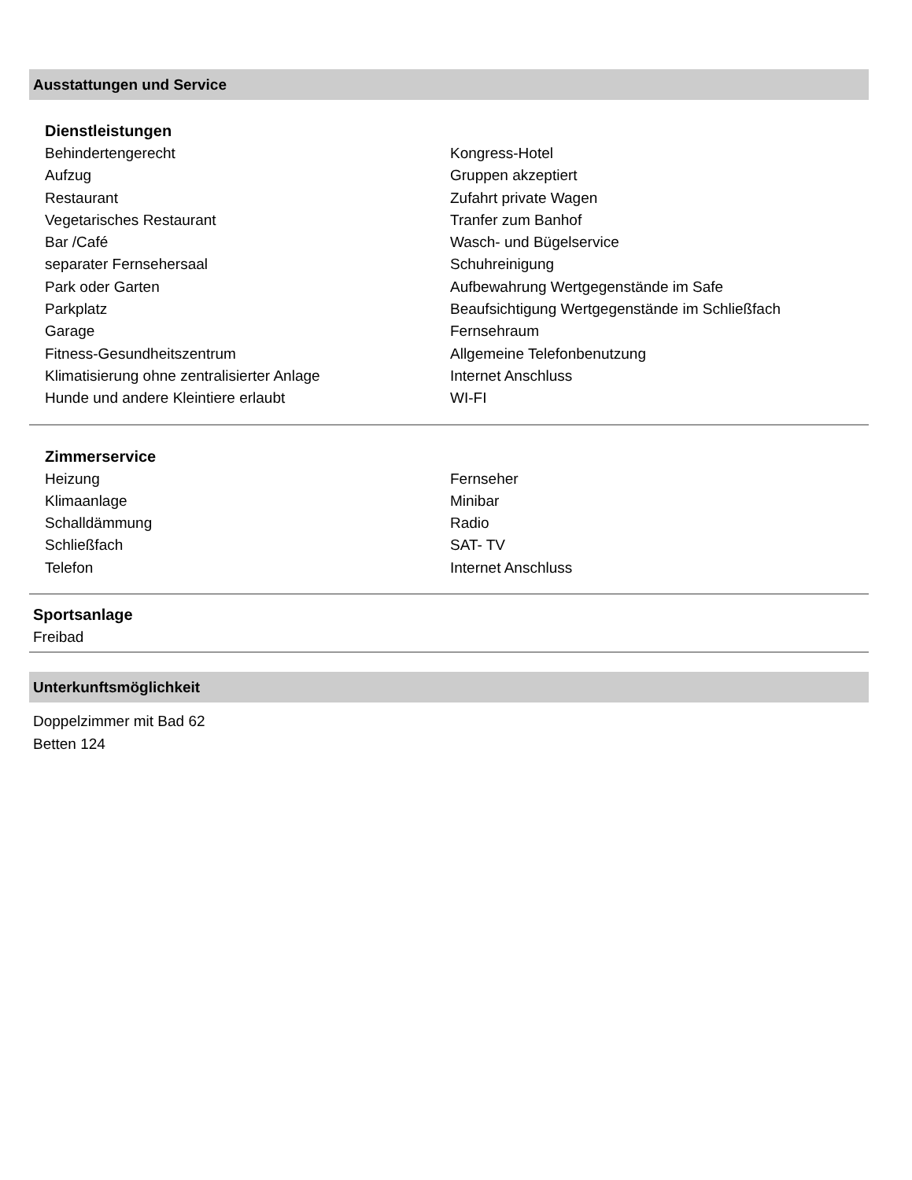Ausstattungen und Service
Dienstleistungen
Behindertengerecht
Aufzug
Restaurant
Vegetarisches Restaurant
Bar /Café
separater Fernsehersaal
Park oder Garten
Parkplatz
Garage
Fitness-Gesundheitszentrum
Klimatisierung ohne zentralisierter Anlage
Hunde und andere Kleintiere erlaubt
Kongress-Hotel
Gruppen akzeptiert
Zufahrt private Wagen
Tranfer zum Banhof
Wasch- und Bügelservice
Schuhreinigung
Aufbewahrung Wertgegenstände im Safe
Beaufsichtigung Wertgegenstände im Schließfach
Fernsehraum
Allgemeine Telefonbenutzung
Internet Anschluss
WI-FI
Zimmerservice
Heizung
Klimaanlage
Schalldämmung
Schließfach
Telefon
Fernseher
Minibar
Radio
SAT- TV
Internet Anschluss
Sportsanlage
Freibad
Unterkunftsmöglichkeit
Doppelzimmer mit Bad 62
Betten 124